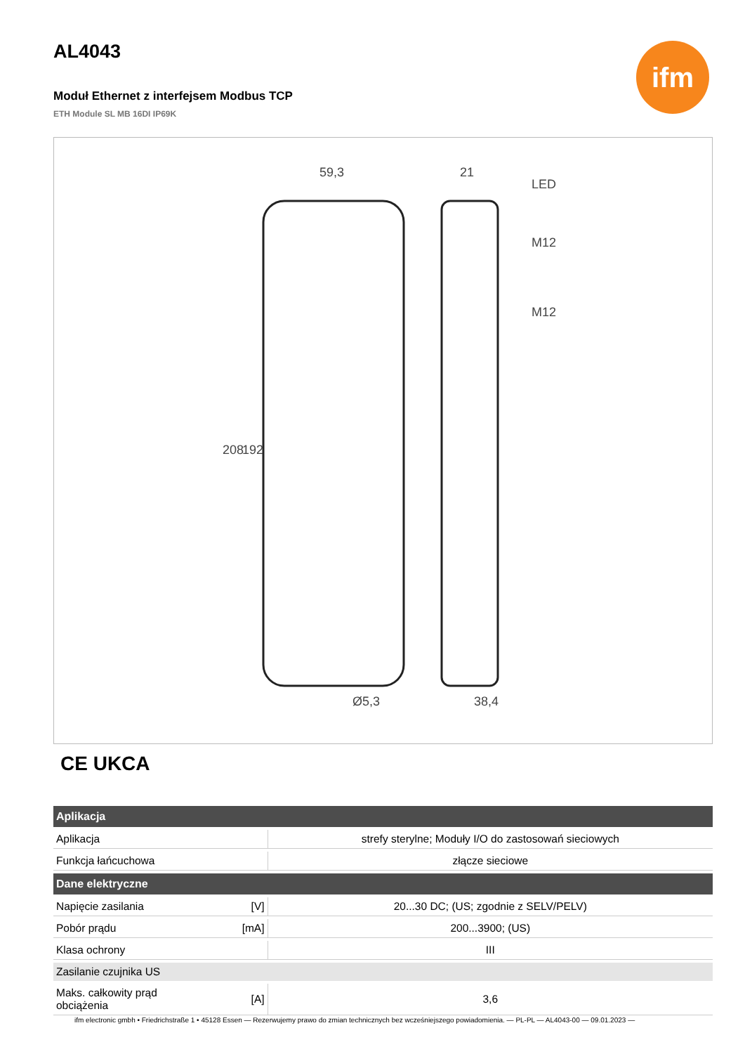ifm
AL4043
Moduł Ethernet z interfejsem Modbus TCP
ETH Module SL MB 16DI IP69K
59,3
21
LED
M12
M12
Ø5,3
38,4
208
192
CE UKCA
| Aplikacja | | |
| --- | --- | --- |
| Aplikacja | | strefy sterylne; Moduły I/O do zastosowań sieciowych |
| Funkcja łańcuchowa | | złącze sieciowe |
| Dane elektryczne | | |
| Napięcie zasilania | [V] | 20...30 DC; (US; zgodnie z SELV/PELV) |
| Pobór prądu | [mA] | 200...3900; (US) |
| Klasa ochrony | | III |
| Zasilanie czujnika US | | |
| Maks. całkowity prąd obciążenia | [A] | 3,6 |
ifm electronic gmbh • Friedrichstraße 1 • 45128 Essen — Rezerwujemy prawo do zmian technicznych bez wcześniejszego powiadomienia. — PL-PL — AL4043-00 — 09.01.2023 —